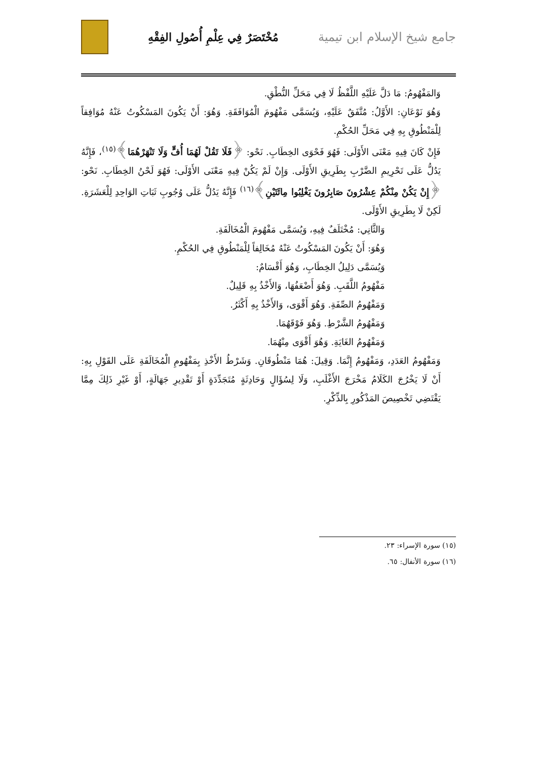جامع شيخ الإسلام ابن تيمية مُخْتَصَرٌ فِي عِلْمِ أُصُولِ الفِقْهِ
وَالمَفْهُومُ: مَا دَلَّ عَلَيْهِ اللَّفْظُ لَا فِي مَحَلِّ النُّطْقِ.
وَهُوَ نَوْعَانِ: الأَوَّلُ: مُتَّفَقٌ عَلَيْهِ، وَيُسَمَّى مَفْهُومَ الْمُوَافَقَةِ. وَهُوَ: أَنْ يَكُونَ المَسْكُوتُ عَنْهُ مُوَافِقاً لِلْمَنْطُوقِ بِهِ فِي مَحَلِّ الحُكْمِ.
فَإِنْ كَانَ فِيهِ مَعْنَى الأَوْلَى: فَهُوَ فَحْوَى الخِطَابِ. نَحْو: ﴿فَلَا تَقُلْ لَهُمَا أُفٍّ وَلَا تَنْهَرْهُمَا﴾<sup>(١٥)</sup>، فَإِنَّهُ يَدُلُّ عَلَى تَحْرِيمِ الضَّرْبِ بِطَرِيقِ الأَوْلَى. وَإِنْ لَمْ يَكُنْ فِيهِ مَعْنَى الأَوْلَى: فَهُوَ لَحْنُ الخِطَابِ. نَحْو: ﴿إِنْ يَكُنْ مِنْكُمْ عِشْرُونَ صَابِرُونَ يَغْلِبُوا مِائَتَيْنِ﴾<sup>(١٦)</sup> فَإِنَّهُ يَدُلُّ عَلَى وُجُوبِ ثَبَاتِ الوَاحِدِ لِلْعَشَرَةِ. لَكِنْ لَا بِطَرِيقِ الأَوْلَى.
وَالثَّانِي: مُخْتَلَفٌ فِيهِ، وَيُسَمَّى مَفْهُومَ الْمُخَالَفَةِ.
وَهُوَ: أَنْ يَكُونَ المَسْكُوتُ عَنْهُ مُخَالِفاً لِلْمَنْطُوقِ فِي الحُكْمِ.
وَيُسَمَّى دَلِيلُ الخِطَابِ، وَهُوَ أَقْسَامٌ:
مَفْهُومُ اللَّقَبِ. وَهُوَ أَضْعَفُهَا، وَالأَخْذُ بِهِ قَلِيلٌ.
وَمَفْهُومُ الصِّفَةِ. وَهُوَ أَقْوَى، وَالأَخْذُ بِهِ أَكْثَرُ.
وَمَفْهُومُ الشَّرْطِ. وَهُوَ فَوْقَهُمَا.
وَمَفْهُومُ الغَايَةِ. وَهُوَ أَقْوَى مِنْهُمَا.
وَمَفْهُومُ العَدَدِ، وَمَفْهُومُ إِنَّمَا. وَقِيلَ: هُمَا مَنْطُوقَانِ. وَشَرْطُ الأَخْذِ بِمَفْهُومِ الْمُخَالَفَةِ عَلَى القَوْلِ بِهِ: أَنْ لَا يَخْرُجَ الكَلَامُ مَخْرَجَ الأَغْلَبِ، وَلَا لِسُؤَالٍ وَحَادِثَةٍ مُتَجَدِّدَةٍ أَوْ تَقْدِيرِ جَهَالَةٍ، أَوْ غَيْرِ ذَلِكَ مِمَّا يَقْتَضِي تَخْصِيصَ المَذْكُورِ بِالذِّكْرِ.
(١٥) سورة الإسراء: ٢٣.
(١٦) سورة الأنفال: ٦٥.